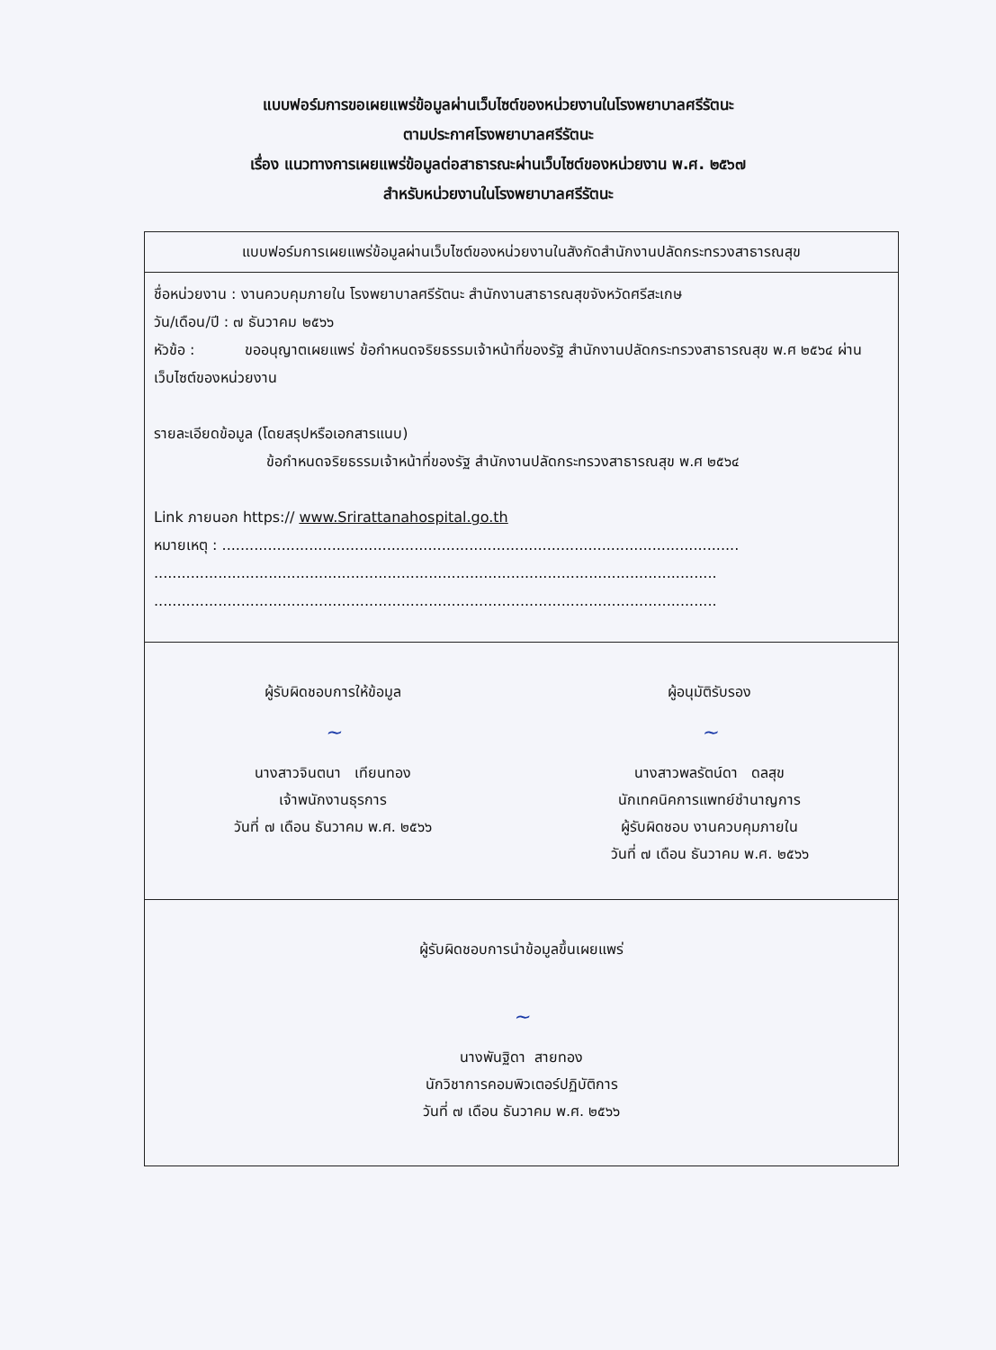แบบฟอร์มการขอเผยแพร่ข้อมูลผ่านเว็บไซต์ของหน่วยงานในโรงพยาบาลศรีรัตนะ
ตามประกาศโรงพยาบาลศรีรัตนะ
เรื่อง แนวทางการเผยแพร่ข้อมูลต่อสาธารณะผ่านเว็บไซต์ของหน่วยงาน พ.ศ. ๒๕๖๗
สำหรับหน่วยงานในโรงพยาบาลศรีรัตนะ
แบบฟอร์มการเผยแพร่ข้อมูลผ่านเว็บไซต์ของหน่วยงานในสังกัดสำนักงานปลัดกระทรวงสาธารณสุข
ชื่อหน่วยงาน : งานควบคุมภายใน โรงพยาบาลศรีรัตนะ สำนักงานสาธารณสุขจังหวัดศรีสะเกษ
วัน/เดือน/ปี : ๗ ธันวาคม ๒๕๖๖
หัวข้อ : ขออนุญาตเผยแพร่ ข้อกำหนดจริยธรรมเจ้าหน้าที่ของรัฐ สำนักงานปลัดกระทรวงสาธารณสุข พ.ศ ๒๕๖๔ ผ่านเว็บไซต์ของหน่วยงาน
รายละเอียดข้อมูล (โดยสรุปหรือเอกสารแนบ)
ข้อกำหนดจริยธรรมเจ้าหน้าที่ของรัฐ สำนักงานปลัดกระทรวงสาธารณสุข พ.ศ ๒๕๖๔
Link ภายนอก https:// www.Srirattanahospital.go.th
หมายเหตุ : .................................................................................................................
...........................................................................................................................
...........................................................................................................................
ผู้รับผิดชอบการให้ข้อมูล
~
นางสาวจินตนา เทียนทอง
เจ้าพนักงานธุรการ
วันที่ ๗ เดือน ธันวาคม พ.ศ. ๒๕๖๖
ผู้อนุมัติรับรอง
~
นางสาวพลรัตน์ดา ดลสุข
นักเทคนิคการแพทย์ชำนาญการ
ผู้รับผิดชอบ งานควบคุมภายใน
วันที่ ๗ เดือน ธันวาคม พ.ศ. ๒๕๖๖
ผู้รับผิดชอบการนำข้อมูลขึ้นเผยแพร่
~
นางพันฐิดา สายทอง
นักวิชาการคอมพิวเตอร์ปฏิบัติการ
วันที่ ๗ เดือน ธันวาคม พ.ศ. ๒๕๖๖